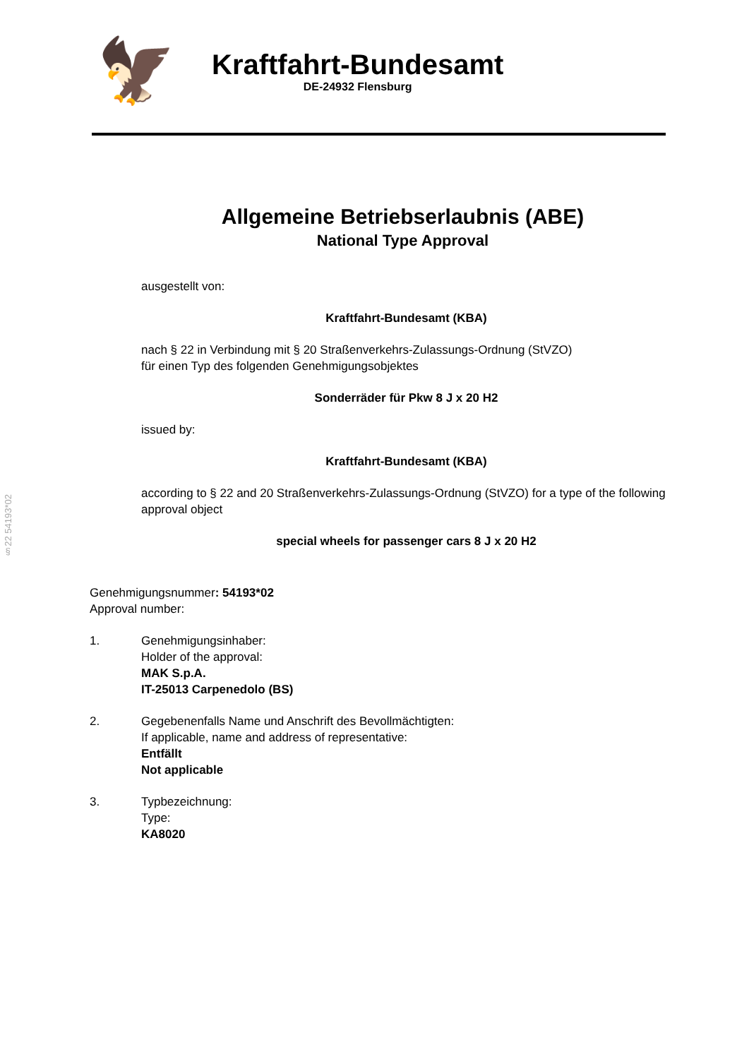🦅
Kraftfahrt-Bundesamt
DE-24932 Flensburg
Allgemeine Betriebserlaubnis (ABE)
National Type Approval
ausgestellt von:
Kraftfahrt-Bundesamt (KBA)
nach § 22 in Verbindung mit § 20 Straßenverkehrs-Zulassungs-Ordnung (StVZO)
für einen Typ des folgenden Genehmigungsobjektes
Sonderräder für Pkw 8 J x 20 H2
issued by:
Kraftfahrt-Bundesamt (KBA)
according to § 22 and 20 Straßenverkehrs-Zulassungs-Ordnung (StVZO) for a type of the following approval object
special wheels for passenger cars 8 J x 20 H2
§22 54193*02
Genehmigungsnummer: 54193*02
Approval number:
1. Genehmigungsinhaber:
Holder of the approval:
MAK S.p.A.
IT-25013 Carpenedolo (BS)
2. Gegebenenfalls Name und Anschrift des Bevollmächtigten:
If applicable, name and address of representative:
Entfällt
Not applicable
3. Typbezeichnung:
Type:
KA8020